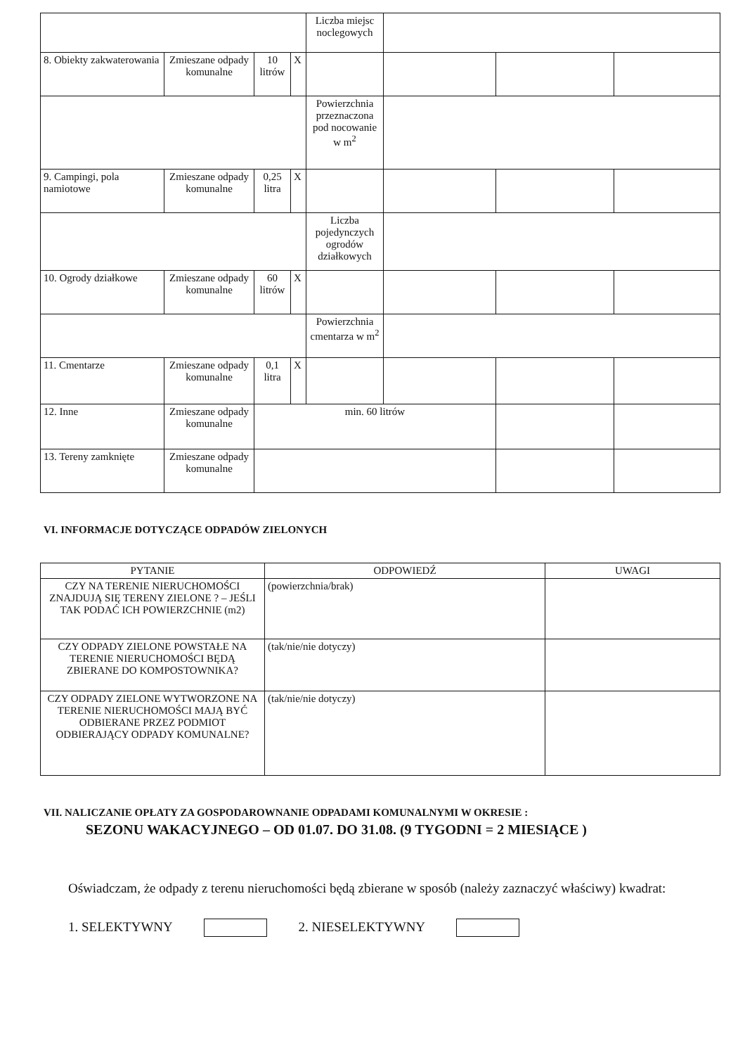| | | | | Liczba miejsc noclegowych | | | |
| 8. Obiekty zakwaterowania | Zmieszane odpady komunalne | 10 litrów | X | | | | |
| | | | | Powierzchnia przeznaczona pod nocowanie w m<sup>2</sup> | | | |
| 9. Campingi, pola namiotowe | Zmieszane odpady komunalne | 0,25 litra | X | | | | |
| | | | | Liczba pojedynczych ogrodów działkowych | | | |
| 10. Ogrody działkowe | Zmieszane odpady komunalne | 60 litrów | X | | | | |
| | | | | Powierzchnia cmentarza w m<sup>2</sup> | | | |
| 11. Cmentarze | Zmieszane odpady komunalne | 0,1 litra | X | | | | |
| 12. Inne | Zmieszane odpady komunalne | min. 60 litrów | | | | | |
| 13. Tereny zamknięte | Zmieszane odpady komunalne | | | | | | |
VI. INFORMACJE DOTYCZĄCE ODPADÓW ZIELONYCH
| PYTANIE | ODPOWIEDŹ | UWAGI |
| --- | --- | --- |
| CZY NA TERENIE NIERUCHOMOŚCI ZNAJDUJĄ SIĘ TERENY ZIELONE ? – JEŚLI TAK PODAĆ ICH POWIERZCHNIE (m2) | (powierzchnia/brak) | |
| CZY ODPADY ZIELONE POWSTAŁE NA TERENIE NIERUCHOMOŚCI BĘDĄ ZBIERANE DO KOMPOSTOWNIKA? | (tak/nie/nie dotyczy) | |
| CZY ODPADY ZIELONE WYTWORZONE NA TERENIE NIERUCHOMOŚCI MAJĄ BYĆ ODBIERANE PRZEZ PODMIOT ODBIERAJĄCY ODPADY KOMUNALNE? | (tak/nie/nie dotyczy) | |
VII. NALICZANIE OPŁATY ZA GOSPODAROWNANIE ODPADAMI KOMUNALNYMI W OKRESIE :
SEZONU WAKACYJNEGO – OD 01.07. DO 31.08. (9 TYGODNI = 2 MIESIĄCE )
Oświadczam, że odpady z terenu nieruchomości będą zbierane w sposób (należy zaznaczyć właściwy) kwadrat:
1. SELEKTYWNY 2. NIESELEKTYWNY